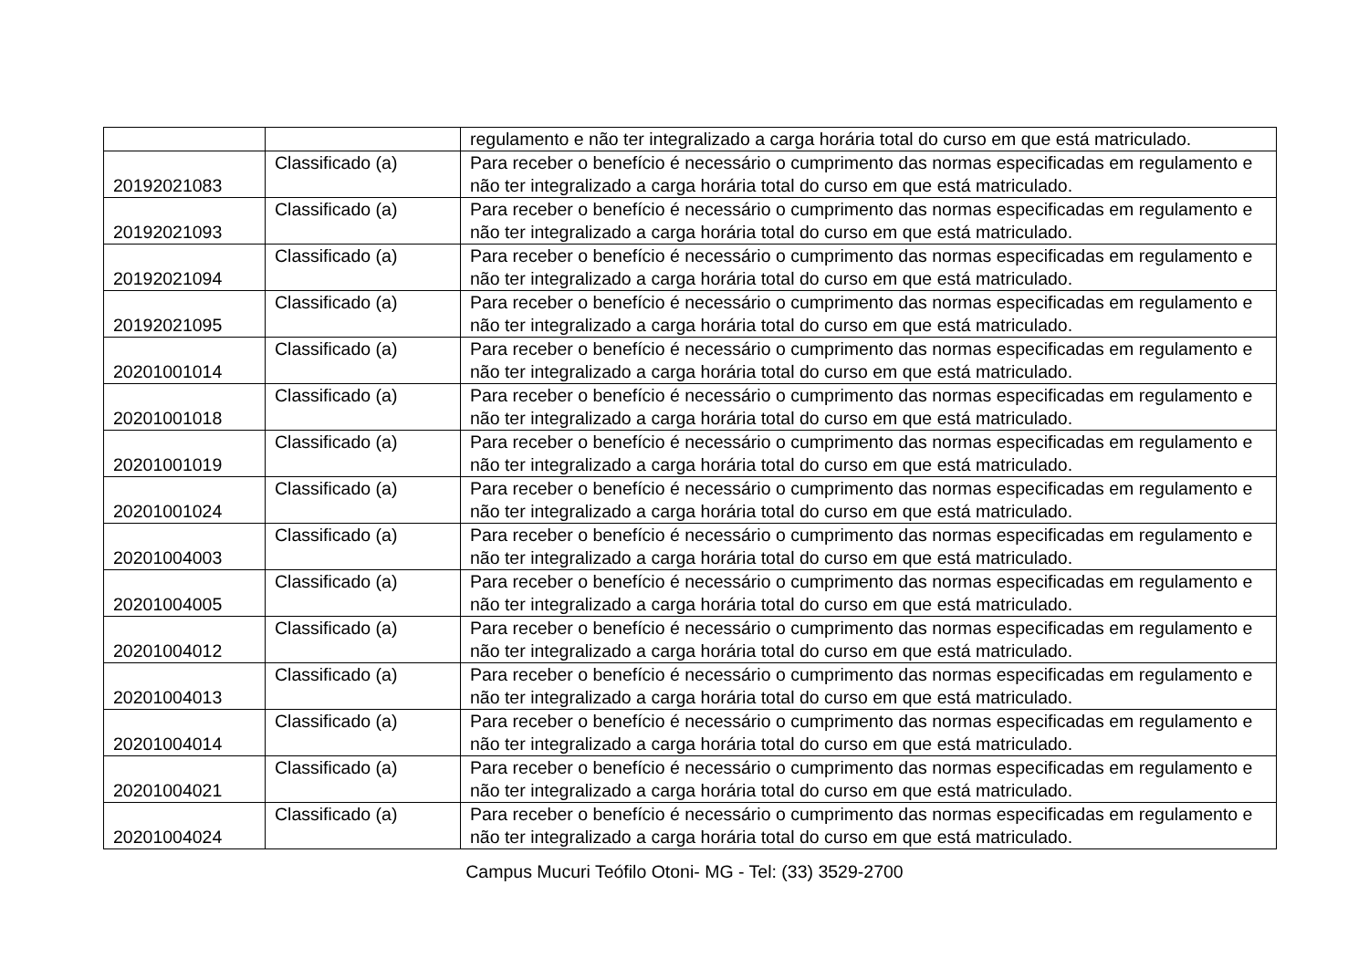| | | regulamento e não ter integralizado a carga horária total do curso em que está matriculado. |
| 20192021083 | Classificado (a) | Para receber o benefício é necessário o cumprimento das normas especificadas em regulamento e não ter integralizado a carga horária total do curso em que está matriculado. |
| 20192021093 | Classificado (a) | Para receber o benefício é necessário o cumprimento das normas especificadas em regulamento e não ter integralizado a carga horária total do curso em que está matriculado. |
| 20192021094 | Classificado (a) | Para receber o benefício é necessário o cumprimento das normas especificadas em regulamento e não ter integralizado a carga horária total do curso em que está matriculado. |
| 20192021095 | Classificado (a) | Para receber o benefício é necessário o cumprimento das normas especificadas em regulamento e não ter integralizado a carga horária total do curso em que está matriculado. |
| 20201001014 | Classificado (a) | Para receber o benefício é necessário o cumprimento das normas especificadas em regulamento e não ter integralizado a carga horária total do curso em que está matriculado. |
| 20201001018 | Classificado (a) | Para receber o benefício é necessário o cumprimento das normas especificadas em regulamento e não ter integralizado a carga horária total do curso em que está matriculado. |
| 20201001019 | Classificado (a) | Para receber o benefício é necessário o cumprimento das normas especificadas em regulamento e não ter integralizado a carga horária total do curso em que está matriculado. |
| 20201001024 | Classificado (a) | Para receber o benefício é necessário o cumprimento das normas especificadas em regulamento e não ter integralizado a carga horária total do curso em que está matriculado. |
| 20201004003 | Classificado (a) | Para receber o benefício é necessário o cumprimento das normas especificadas em regulamento e não ter integralizado a carga horária total do curso em que está matriculado. |
| 20201004005 | Classificado (a) | Para receber o benefício é necessário o cumprimento das normas especificadas em regulamento e não ter integralizado a carga horária total do curso em que está matriculado. |
| 20201004012 | Classificado (a) | Para receber o benefício é necessário o cumprimento das normas especificadas em regulamento e não ter integralizado a carga horária total do curso em que está matriculado. |
| 20201004013 | Classificado (a) | Para receber o benefício é necessário o cumprimento das normas especificadas em regulamento e não ter integralizado a carga horária total do curso em que está matriculado. |
| 20201004014 | Classificado (a) | Para receber o benefício é necessário o cumprimento das normas especificadas em regulamento e não ter integralizado a carga horária total do curso em que está matriculado. |
| 20201004021 | Classificado (a) | Para receber o benefício é necessário o cumprimento das normas especificadas em regulamento e não ter integralizado a carga horária total do curso em que está matriculado. |
| 20201004024 | Classificado (a) | Para receber o benefício é necessário o cumprimento das normas especificadas em regulamento e não ter integralizado a carga horária total do curso em que está matriculado. |
Campus Mucuri Teófilo Otoni- MG - Tel: (33) 3529-2700